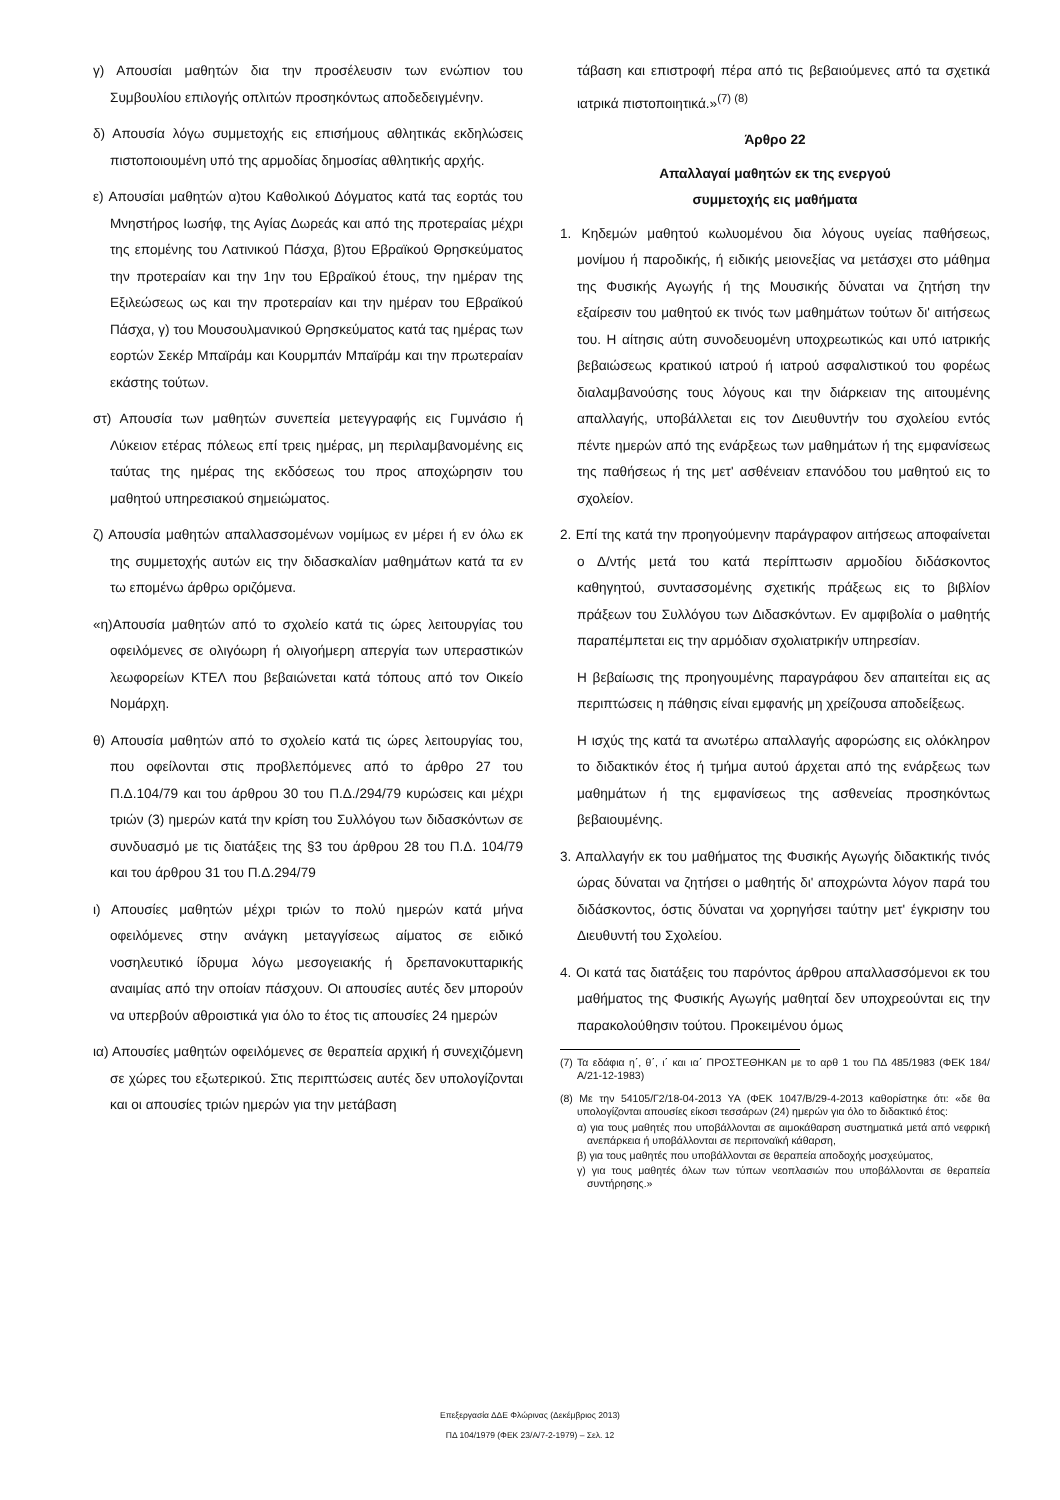γ) Απουσίαι μαθητών δια την προσέλευσιν των ενώπιον του Συμβουλίου επιλογής οπλιτών προσηκόντως αποδεδειγμένην.
δ) Απουσία λόγω συμμετοχής εις επισήμους αθλητικάς εκδηλώσεις πιστοποιουμένη υπό της αρμοδίας δημοσίας αθλητικής αρχής.
ε) Απουσίαι μαθητών α)του Καθολικού Δόγματος κατά τας εορτάς του Μνηστήρος Ιωσήφ, της Αγίας Δωρεάς και από της προτεραίας μέχρι της επομένης του Λατινικού Πάσχα, β)του Εβραϊκού Θρησκεύματος την προτεραίαν και την 1ην του Εβραϊκού έτους, την ημέραν της Εξιλεώσεως ως και την προτεραίαν και την ημέραν του Εβραϊκού Πάσχα, γ) του Μουσουλμανικού Θρησκεύματος κατά τας ημέρας των εορτών Σεκέρ Μπαϊράμ και Κουρμπάν Μπαϊράμ και την πρωτεραίαν εκάστης τούτων.
στ) Απουσία των μαθητών συνεπεία μετεγγραφής εις Γυμνάσιο ή Λύκειον ετέρας πόλεως επί τρεις ημέρας, μη περιλαμβανομένης εις ταύτας της ημέρας της εκδόσεως του προς αποχώρησιν του μαθητού υπηρεσιακού σημειώματος.
ζ) Απουσία μαθητών απαλλασσομένων νομίμως εν μέρει ή εν όλω εκ της συμμετοχής αυτών εις την διδασκαλίαν μαθημάτων κατά τα εν τω επομένω άρθρω οριζόμενα.
«η)Απουσία μαθητών από το σχολείο κατά τις ώρες λειτουργίας του οφειλόμενες σε ολιγόωρη ή ολιγοήμερη απεργία των υπεραστικών λεωφορείων ΚΤΕΛ που βεβαιώνεται κατά τόπους από τον Οικείο Νομάρχη.
θ) Απουσία μαθητών από το σχολείο κατά τις ώρες λειτουργίας του, που οφείλονται στις προβλεπόμενες από το άρθρο 27 του Π.Δ.104/79 και του άρθρου 30 του Π.Δ./294/79 κυρώσεις και μέχρι τριών (3) ημερών κατά την κρίση του Συλλόγου των διδασκόντων σε συνδυασμό με τις διατάξεις της §3 του άρθρου 28 του Π.Δ. 104/79 και του άρθρου 31 του Π.Δ.294/79
ι) Απουσίες μαθητών μέχρι τριών το πολύ ημερών κατά μήνα οφειλόμενες στην ανάγκη μεταγγίσεως αίματος σε ειδικό νοσηλευτικό ίδρυμα λόγω μεσογειακής ή δρεπανοκυτταρικής αναιμίας από την οποίαν πάσχουν. Οι απουσίες αυτές δεν μπορούν να υπερβούν αθροιστικά για όλο το έτος τις απουσίες 24 ημερών
ια) Απουσίες μαθητών οφειλόμενες σε θεραπεία αρχική ή συνεχιζόμενη σε χώρες του εξωτερικού. Στις περιπτώσεις αυτές δεν υπολογίζονται και οι απουσίες τριών ημερών για την μετάβαση
τάβαση και επιστροφή πέρα από τις βεβαιούμενες από τα σχετικά ιατρικά πιστοποιητικά.»<sup>(7) (8)</sup>
Άρθρο 22
Απαλλαγαί μαθητών εκ της ενεργού
συμμετοχής εις μαθήματα
1. Κηδεμών μαθητού κωλυομένου δια λόγους υγείας παθήσεως, μονίμου ή παροδικής, ή ειδικής μειονεξίας να μετάσχει στο μάθημα της Φυσικής Αγωγής ή της Μουσικής δύναται να ζητήση την εξαίρεσιν του μαθητού εκ τινός των μαθημάτων τούτων δι' αιτήσεως του. Η αίτησις αύτη συνοδευομένη υποχρεωτικώς και υπό ιατρικής βεβαιώσεως κρατικού ιατρού ή ιατρού ασφαλιστικού του φορέως διαλαμβανούσης τους λόγους και την διάρκειαν της αιτουμένης απαλλαγής, υποβάλλεται εις τον Διευθυντήν του σχολείου εντός πέντε ημερών από της ενάρξεως των μαθημάτων ή της εμφανίσεως της παθήσεως ή της μετ' ασθένειαν επανόδου του μαθητού εις το σχολείον.
2. Επί της κατά την προηγούμενην παράγραφον αιτήσεως αποφαίνεται ο Δ/ντής μετά του κατά περίπτωσιν αρμοδίου διδάσκοντος καθηγητού, συντασσομένης σχετικής πράξεως εις το βιβλίον πράξεων του Συλλόγου των Διδασκόντων. Εν αμφιβολία ο μαθητής παραπέμπεται εις την αρμόδιαν σχολιατρικήν υπηρεσίαν.
Η βεβαίωσις της προηγουμένης παραγράφου δεν απαιτείται εις ας περιπτώσεις η πάθησις είναι εμφανής μη χρείζουσα αποδείξεως.
Η ισχύς της κατά τα ανωτέρω απαλλαγής αφορώσης εις ολόκληρον το διδακτικόν έτος ή τμήμα αυτού άρχεται από της ενάρξεως των μαθημάτων ή της εμφανίσεως της ασθενείας προσηκόντως βεβαιουμένης.
3. Απαλλαγήν εκ του μαθήματος της Φυσικής Αγωγής διδακτικής τινός ώρας δύναται να ζητήσει ο μαθητής δι' αποχρώντα λόγον παρά του διδάσκοντος, όστις δύναται να χορηγήσει ταύτην μετ' έγκρισην του Διευθυντή του Σχολείου.
4. Οι κατά τας διατάξεις του παρόντος άρθρου απαλλασσόμενοι εκ του μαθήματος της Φυσικής Αγωγής μαθηταί δεν υποχρεούνται εις την παρακολούθησιν τούτου. Προκειμένου όμως
(7) Τα εδάφια η΄, θ΄, ι΄ και ια΄ ΠΡΟΣΤΕΘΗΚΑΝ με το αρθ 1 του ΠΔ 485/1983 (ΦΕΚ 184/Α/21-12-1983)
(8) Με την 54105/Γ2/18-04-2013 ΥΑ (ΦΕΚ 1047/Β/29-4-2013 καθορίστηκε ότι: «δε θα υπολογίζονται απουσίες είκοσι τεσσάρων (24) ημερών για όλο το διδακτικό έτος:
α) για τους μαθητές που υποβάλλονται σε αιμοκάθαρση συστηματικά μετά από νεφρική ανεπάρκεια ή υποβάλλονται σε περιτοναϊκή κάθαρση,
β) για τους μαθητές που υποβάλλονται σε θεραπεία αποδοχής μοσχεύματος,
γ) για τους μαθητές όλων των τύπων νεοπλασιών που υποβάλλονται σε θεραπεία συντήρησης.»
Επεξεργασία ΔΔΕ Φλώρινας (Δεκέμβριος 2013)
ΠΔ 104/1979 (ΦΕΚ 23/Α/7-2-1979) – Σελ. 12